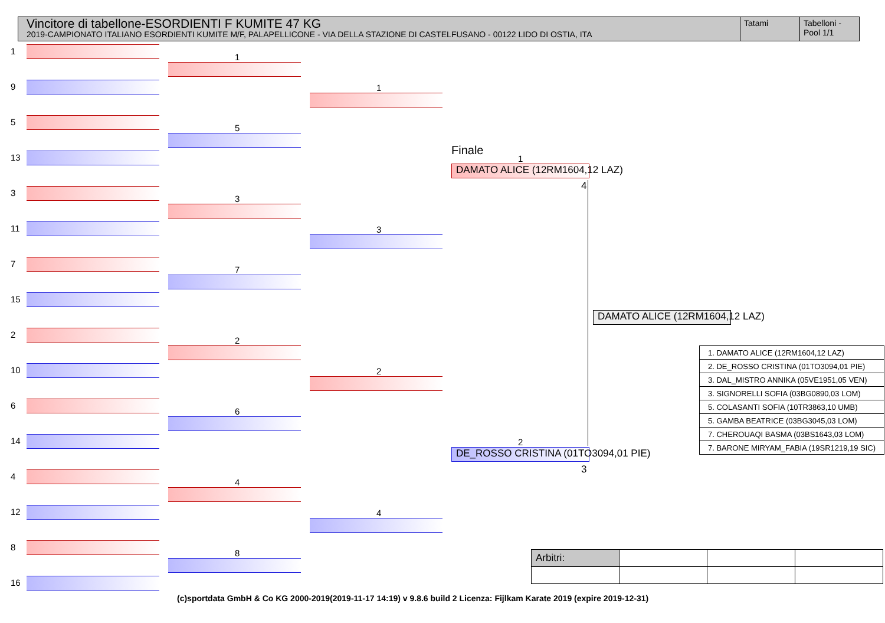Vincitore di tabellone-ESORDIENTI F KUMITE 47 KG
2019-CAMPIONATO ITALIANO ESORDIENTI KUMITE M/F, PALAPELLICONE - VIA DELLA STAZIONE DI CASTELFUSANO - 00122 LIDO DI OSTIA, ITA
Tatami Tabelloni - Pool 1/1
1
9
5
13
3
11
7
15
2
10
6
14
4
12
8
16
1
5
3
7
2
6
4
8
1
3
2
4
Finale
1
DAMATO ALICE (12RM1604,12 LAZ)
4
2
DE_ROSSO CRISTINA (01TO3094,01 PIE)
3
DAMATO ALICE (12RM1604,12 LAZ)
| 1. DAMATO ALICE (12RM1604,12 LAZ) |
| 2. DE_ROSSO CRISTINA (01TO3094,01 PIE) |
| 3. DAL_MISTRO ANNIKA (05VE1951,05 VEN) |
| 3. SIGNORELLI SOFIA (03BG0890,03 LOM) |
| 5. COLASANTI SOFIA (10TR3863,10 UMB) |
| 5. GAMBA BEATRICE (03BG3045,03 LOM) |
| 7. CHEROUAQI BASMA (03BS1643,03 LOM) |
| 7. BARONE MIRYAM_FABIA (19SR1219,19 SIC) |
| Arbitri: | | | |
(c)sportdata GmbH & Co KG 2000-2019(2019-11-17 14:19) v 9.8.6 build 2 Licenza: Fijlkam Karate 2019 (expire 2019-12-31)